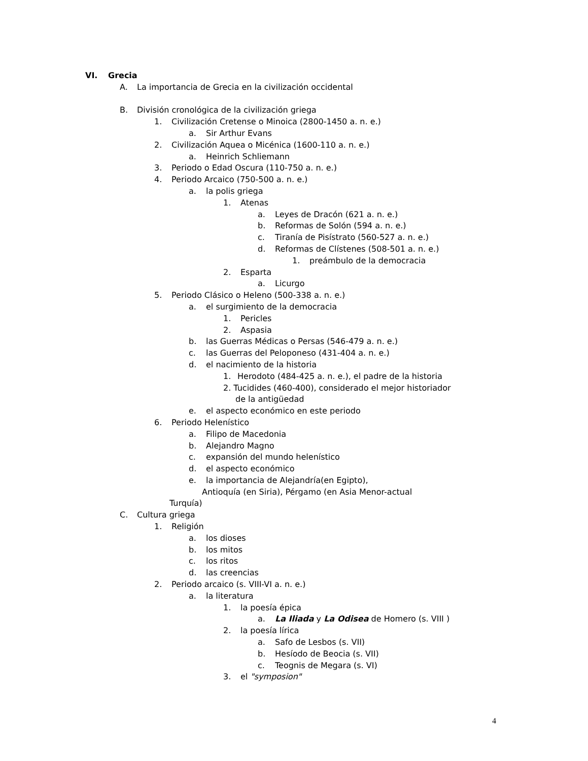VI. Grecia
A. La importancia de Grecia en la civilización occidental
B. División cronológica de la civilización griega
1. Civilización Cretense o Minoica (2800-1450 a. n. e.)
a. Sir Arthur Evans
2. Civilización Aquea o Micénica (1600-110 a. n. e.)
a. Heinrich Schliemann
3. Periodo o Edad Oscura (110-750 a. n. e.)
4. Periodo Arcaico (750-500 a. n. e.)
a. la polis griega
1. Atenas
a. Leyes de Dracón (621 a. n. e.)
b. Reformas de Solón (594 a. n. e.)
c. Tiranía de Pisístrato (560-527 a. n. e.)
d. Reformas de Clístenes (508-501 a. n. e.)
1. preámbulo de la democracia
2. Esparta
a. Licurgo
5. Periodo Clásico o Heleno (500-338 a. n. e.)
a. el surgimiento de la democracia
1. Pericles
2. Aspasia
b. las Guerras Médicas o Persas (546-479 a. n. e.)
c. las Guerras del Peloponeso (431-404 a. n. e.)
d. el nacimiento de la historia
1. Herodoto (484-425 a. n. e.), el padre de la historia
2. Tucidides (460-400), considerado el mejor historiador
de la antigüedad
e. el aspecto económico en este periodo
6. Periodo Helenístico
a. Filipo de Macedonia
b. Alejandro Magno
c. expansión del mundo helenístico
d. el aspecto económico
e. la importancia de Alejandría(en Egipto),
Antioquía (en Siria), Pérgamo (en Asia Menor-actual
Turquía)
C. Cultura griega
1. Religión
a. los dioses
b. los mitos
c. los ritos
d. las creencias
2. Periodo arcaico (s. VIII-VI a. n. e.)
a. la literatura
1. la poesía épica
a. La Iliada y La Odisea de Homero (s. VIII )
2. la poesía lírica
a. Safo de Lesbos (s. VII)
b. Hesíodo de Beocia (s. VII)
c. Teognis de Megara (s. VI)
3. el "symposion"
4